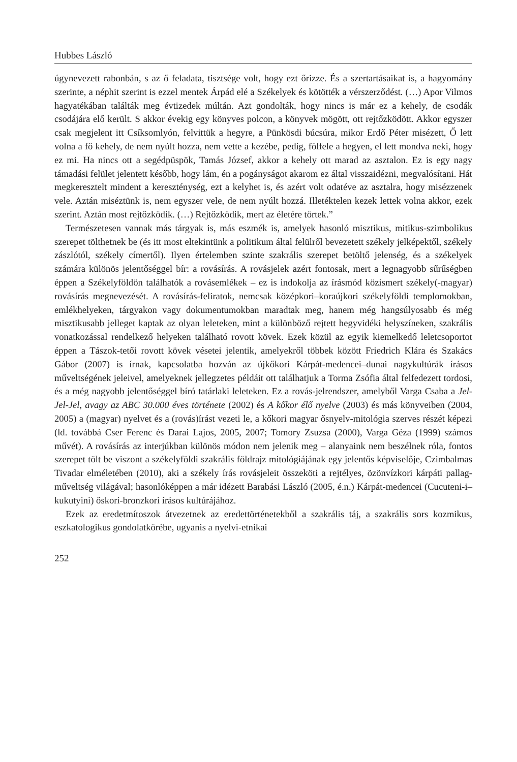Hubbes László
úgynevezett rabonbán, s az ő feladata, tisztsége volt, hogy ezt őrizze. És a szertartásaikat is, a hagyomány szerinte, a néphit szerint is ezzel mentek Árpád elé a Székelyek és kötötték a vérszerződést. (…) Apor Vilmos hagyatékában találták meg évtizedek múltán. Azt gondolták, hogy nincs is már ez a kehely, de csodák csodájára elő került. S akkor évekig egy könyves polcon, a könyvek mögött, ott rejtőzködött. Akkor egyszer csak megjelent itt Csíksomlyón, felvittük a hegyre, a Pünkösdi búcsúra, mikor Erdő Péter misézett, Ő lett volna a fő kehely, de nem nyúlt hozza, nem vette a kezébe, pedig, fölfele a hegyen, el lett mondva neki, hogy ez mi. Ha nincs ott a segédpüspök, Tamás József, akkor a kehely ott marad az asztalon. Ez is egy nagy támadási felület jelentett később, hogy lám, én a pogányságot akarom ez által visszaidézni, megvalósítani. Hát megkeresztelt mindent a kereszténység, ezt a kelyhet is, és azért volt odatéve az asztalra, hogy misézzenek vele. Aztán miséztünk is, nem egyszer vele, de nem nyúlt hozzá. Illetéktelen kezek lettek volna akkor, ezek szerint. Aztán most rejtőzködik. (…) Rejtőzködik, mert az életére törtek.”
Természetesen vannak más tárgyak is, más eszmék is, amelyek hasonló misztikus, mitikus-szimbolikus szerepet tölthetnek be (és itt most eltekintünk a politikum által felülről bevezetett székely jelképektől, székely zászlótól, székely címertől). Ilyen értelemben szinte szakrális szerepet betöltő jelenség, és a székelyek számára különös jelentőséggel bír: a rovásírás. A rovásjelek azért fontosak, mert a legnagyobb sűrűségben éppen a Székelyföldön találhatók a rovásemlékek – ez is indokolja az írásmód közismert székely(-magyar) rovásírás megnevezését. A rovásírás-feliratok, nemcsak középkori–koraújkori székelyföldi templomokban, emlékhelyeken, tárgyakon vagy dokumentumokban maradtak meg, hanem még hangsúlyosabb és még misztikusabb jelleget kaptak az olyan leleteken, mint a különböző rejtett hegyvidéki helyszíneken, szakrális vonatkozással rendelkező helyeken található rovott kövek. Ezek közül az egyik kiemelkedő leletcsoportot éppen a Tászok-tetői rovott kövek vésetei jelentik, amelyekről többek között Friedrich Klára és Szakács Gábor (2007) is írnak, kapcsolatba hozván az újkőkori Kárpát-medencei–dunai nagykultúrák írásos műveltségének jeleivel, amelyeknek jellegzetes példáit ott találhatjuk a Torma Zsófia által felfedezett tordosi, és a még nagyobb jelentőséggel bíró tatárlaki leleteken. Ez a rovás-jelrendszer, amelyből Varga Csaba a Jel-Jel-Jel, avagy az ABC 30.000 éves története (2002) és A kőkor élő nyelve (2003) és más könyveiben (2004, 2005) a (magyar) nyelvet és a (rovás)írást vezeti le, a kőkori magyar ősnyelv-mitológia szerves részét képezi (ld. továbbá Cser Ferenc és Darai Lajos, 2005, 2007; Tomory Zsuzsa (2000), Varga Géza (1999) számos művét). A rovásírás az interjúkban különös módon nem jelenik meg – alanyaink nem beszélnek róla, fontos szerepet tölt be viszont a székelyföldi szakrális földrajz mitológiájának egy jelentős képviselője, Czimbalmas Tivadar elméletében (2010), aki a székely írás rovásjeleit összeköti a rejtélyes, özönvízkori kárpáti pallag-műveltség világával; hasonlóképpen a már idézett Barabási László (2005, é.n.) Kárpát-medencei (Cucuteni-i–kukutyini) őskori-bronzkori írásos kultúrájához.
Ezek az eredetmítoszok átvezetnek az eredettörténetekből a szakrális táj, a szakrális sors kozmikus, eszkatologikus gondolatkörébe, ugyanis a nyelvi-etnikai
252